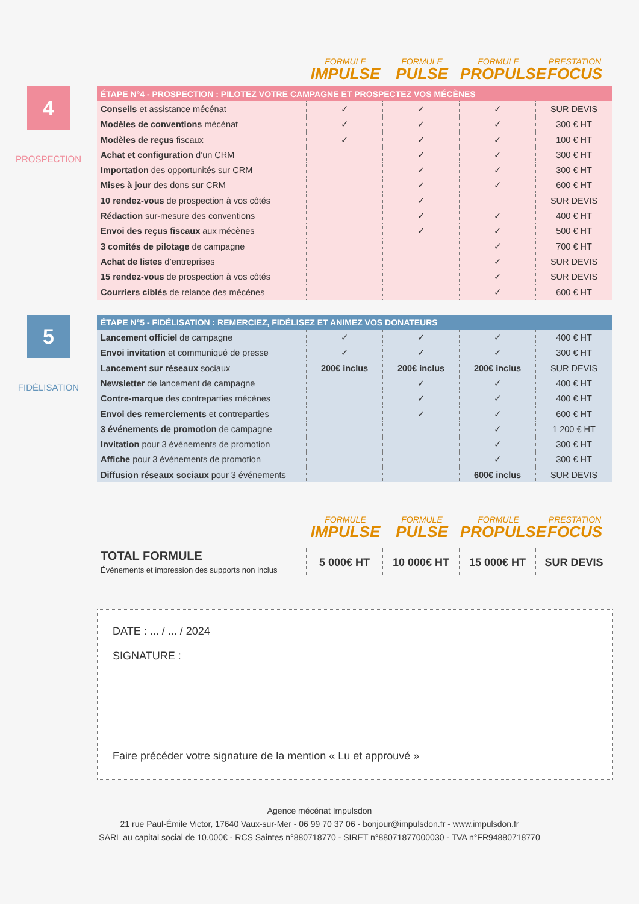FORMULE
IMPULSE
FORMULE
PULSE
FORMULE
PROPULSE
PRESTATION
FOCUS
4
PROSPECTION
| ÉTAPE N°4 - PROSPECTION : PILOTEZ VOTRE CAMPAGNE ET PROSPECTEZ VOS MÉCÈNES | | | | |
| --- | --- | --- | --- | --- |
| Conseils et assistance mécénat | ✓ | ✓ | ✓ | SUR DEVIS |
| Modèles de conventions mécénat | ✓ | ✓ | ✓ | 300 € HT |
| Modèles de reçus fiscaux | ✓ | ✓ | ✓ | 100 € HT |
| Achat et configuration d’un CRM | | ✓ | ✓ | 300 € HT |
| Importation des opportunités sur CRM | | ✓ | ✓ | 300 € HT |
| Mises à jour des dons sur CRM | | ✓ | ✓ | 600 € HT |
| 10 rendez-vous de prospection à vos côtés | | ✓ | | SUR DEVIS |
| Rédaction sur-mesure des conventions | | ✓ | ✓ | 400 € HT |
| Envoi des reçus fiscaux aux mécènes | | ✓ | ✓ | 500 € HT |
| 3 comités de pilotage de campagne | | | ✓ | 700 € HT |
| Achat de listes d’entreprises | | | ✓ | SUR DEVIS |
| 15 rendez-vous de prospection à vos côtés | | | ✓ | SUR DEVIS |
| Courriers ciblés de relance des mécènes | | | ✓ | 600 € HT |
5
FIDÉLISATION
| ÉTAPE N°5 - FIDÉLISATION : REMERCIEZ, FIDÉLISEZ ET ANIMEZ VOS DONATEURS | | | | |
| --- | --- | --- | --- | --- |
| Lancement officiel de campagne | ✓ | ✓ | ✓ | 400 € HT |
| Envoi invitation et communiqué de presse | ✓ | ✓ | ✓ | 300 € HT |
| Lancement sur réseaux sociaux | 200€ inclus | 200€ inclus | 200€ inclus | SUR DEVIS |
| Newsletter de lancement de campagne | | ✓ | ✓ | 400 € HT |
| Contre-marque des contreparties mécènes | | ✓ | ✓ | 400 € HT |
| Envoi des remerciements et contreparties | | ✓ | ✓ | 600 € HT |
| 3 événements de promotion de campagne | | | ✓ | 1 200 € HT |
| Invitation pour 3 événements de promotion | | | ✓ | 300 € HT |
| Affiche pour 3 événements de promotion | | | ✓ | 300 € HT |
| Diffusion réseaux sociaux pour 3 événements | | | 600€ inclus | SUR DEVIS |
FORMULE
IMPULSE
FORMULE
PULSE
FORMULE
PROPULSE
PRESTATION
FOCUS
| TOTAL FORMULE Événements et impression des supports non inclus | 5 000€ HT | 10 000€ HT | 15 000€ HT | SUR DEVIS |
DATE : ... / ... / 2024
SIGNATURE :
Faire précéder votre signature de la mention « Lu et approuvé »
Agence mécénat Impulsdon
21 rue Paul-Émile Victor, 17640 Vaux-sur-Mer - 06 99 70 37 06 - bonjour@impulsdon.fr - www.impulsdon.fr
SARL au capital social de 10.000€ - RCS Saintes n°880718770 - SIRET n°88071877000030 - TVA n°FR94880718770